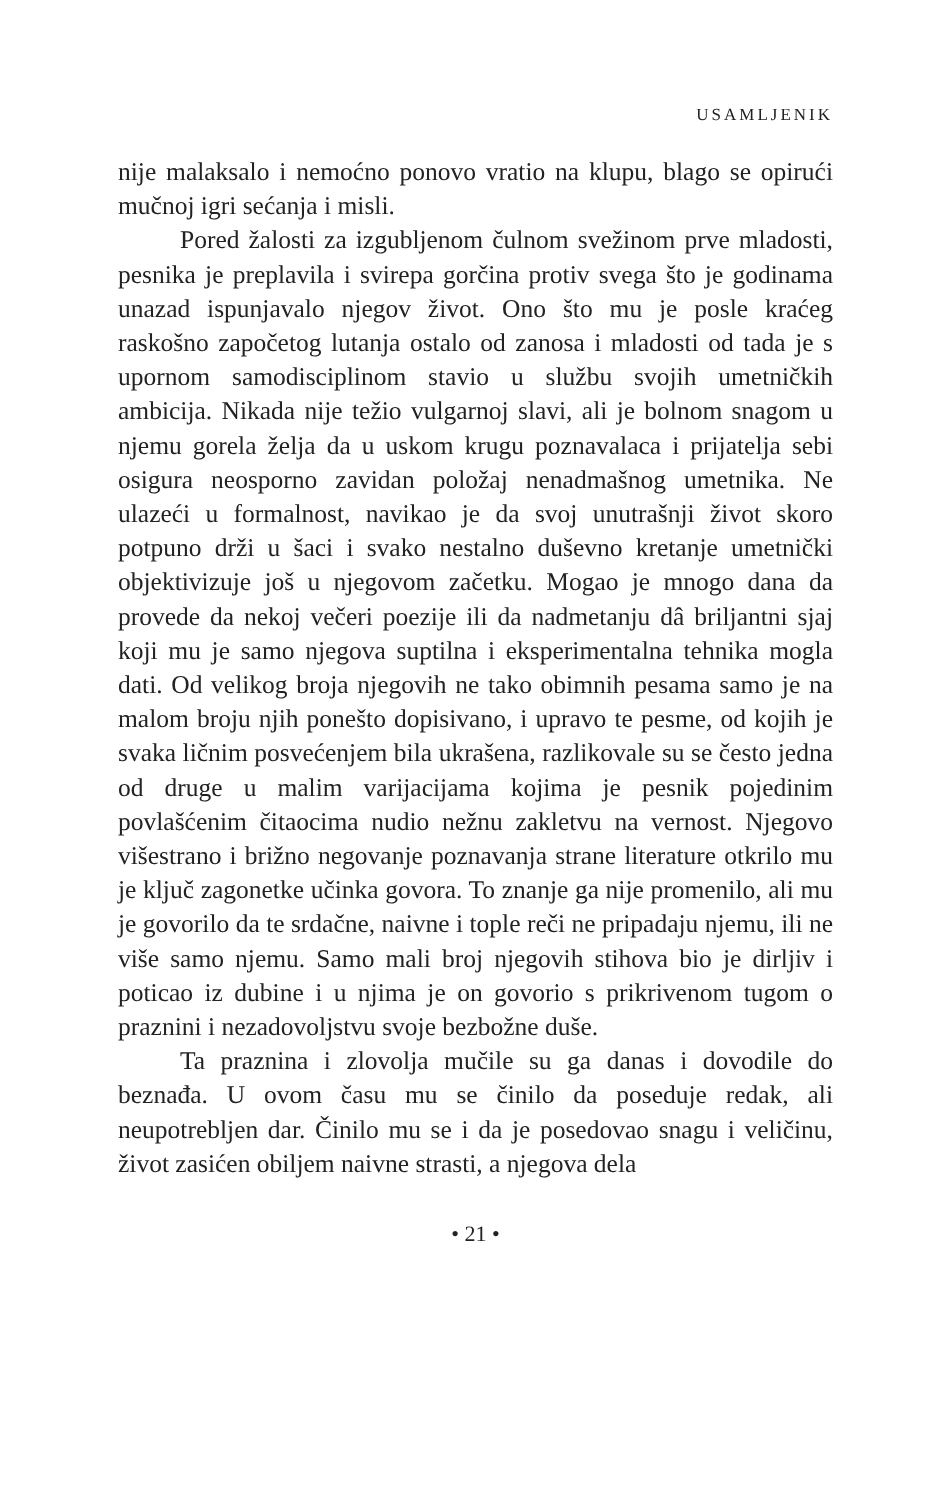USAMLJENIK
nije malaksalo i nemoćno ponovo vratio na klupu, blago se opirući mučnoj igri sećanja i misli.
Pored žalosti za izgubljenom čulnom svežinom prve mladosti, pesnika je preplavila i svirepa gorčina protiv svega što je godinama unazad ispunjavalo njegov život. Ono što mu je posle kraćeg raskošno započetog lutanja ostalo od zanosa i mladosti od tada je s upornom samodisciplinom stavio u službu svojih umetničkih ambicija. Nikada nije težio vulgarnoj slavi, ali je bolnom snagom u njemu gorela želja da u uskom krugu poznavalaca i prijatelja sebi osigura neosporno zavidan položaj nenadmašnog umetnika. Ne ulazeći u formalnost, navikao je da svoj unutrašnji život skoro potpuno drži u šaci i svako nestalno duševno kretanje umetnički objektivizuje još u njegovom začetku. Mogao je mnogo dana da provede da nekoj večeri poezije ili da nadmetanju dâ briljantni sjaj koji mu je samo njegova suptilna i eksperimentalna tehnika mogla dati. Od velikog broja njegovih ne tako obimnih pesama samo je na malom broju njih ponešto dopisivano, i upravo te pesme, od kojih je svaka ličnim posvećenjem bila ukrašena, razlikovale su se često jedna od druge u malim varijacijama kojima je pesnik pojedinim povlašćenim čitaocima nudio nežnu zakletvu na vernost. Njegovo višestrano i brižno negovanje poznavanja strane literature otkrilo mu je ključ zagonetke učinka govora. To znanje ga nije promenilo, ali mu je govorilo da te srdačne, naivne i tople reči ne pripadaju njemu, ili ne više samo njemu. Samo mali broj njegovih stihova bio je dirljiv i poticao iz dubine i u njima je on govorio s prikrivenom tugom o praznini i nezadovoljstvu svoje bezbožne duše.
Ta praznina i zlovolja mučile su ga danas i dovodile do beznađa. U ovom času mu se činilo da poseduje redak, ali neupotrebljen dar. Činilo mu se i da je posedovao snagu i veličinu, život zasićen obiljem naivne strasti, a njegova dela
• 21 •